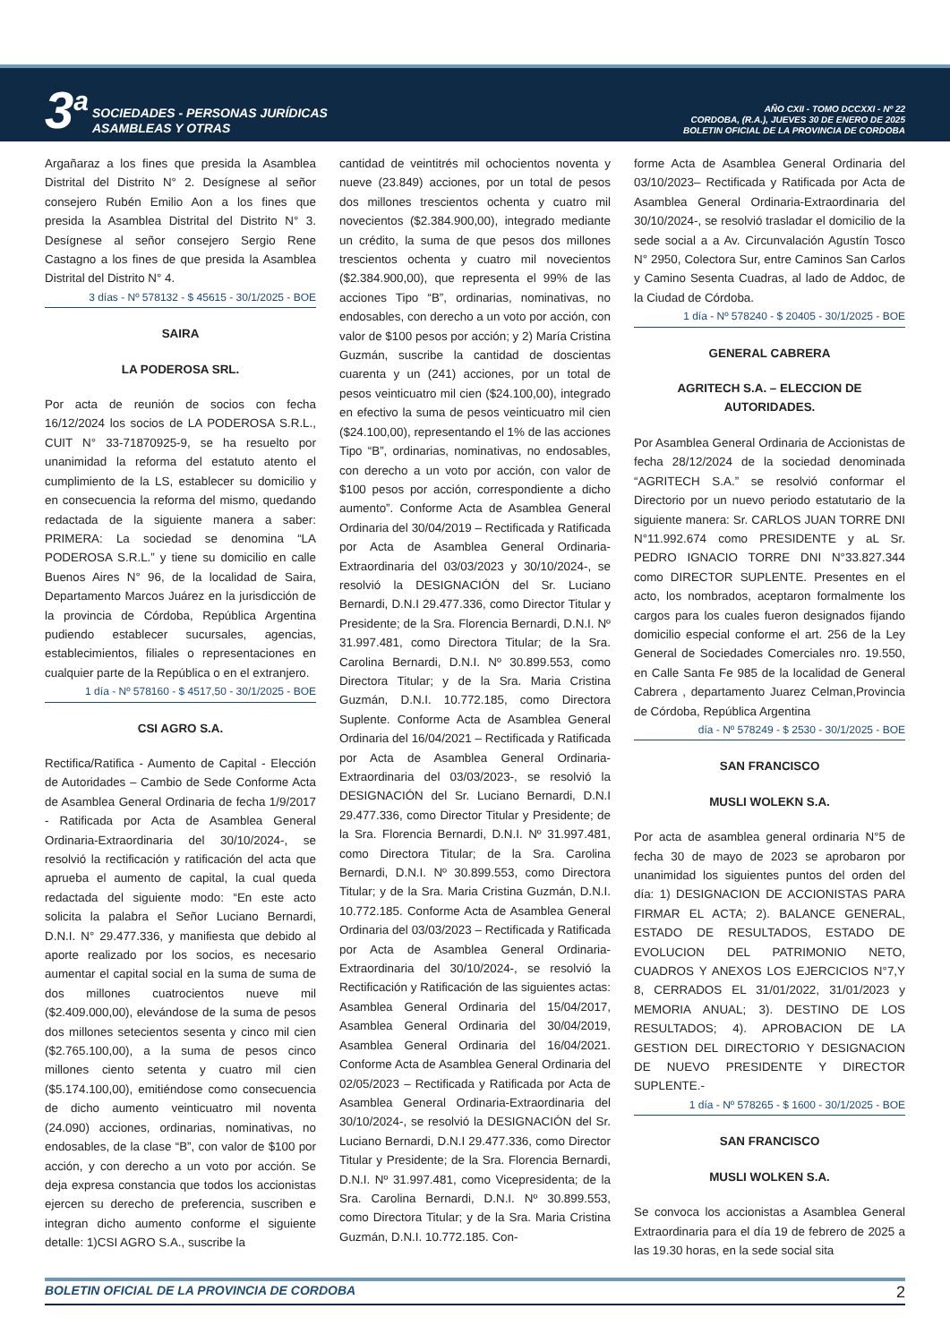3<sup>a</sup>
SOCIEDADES - PERSONAS JURÍDICAS
ASAMBLEAS Y OTRAS
AÑO CXII - TOMO DCCXXI - Nº 22
CORDOBA, (R.A.), JUEVES 30 DE ENERO DE 2025
BOLETIN OFICIAL DE LA PROVINCIA DE CORDOBA
Argañaraz a los fines que presida la Asamblea Distrital del Distrito N° 2. Desígnese al señor consejero Rubén Emilio Aon a los fines que presida la Asamblea Distrital del Distrito N° 3. Desígnese al señor consejero Sergio Rene Castagno a los fines de que presida la Asamblea Distrital del Distrito N° 4.
3 días - Nº 578132 - $ 45615 - 30/1/2025 - BOE
SAIRA
LA PODEROSA SRL.
Por acta de reunión de socios con fecha 16/12/2024 los socios de LA PODEROSA S.R.L., CUIT N° 33-71870925-9, se ha resuelto por unanimidad la reforma del estatuto atento el cumplimiento de la LS, establecer su domicilio y en consecuencia la reforma del mismo, quedando redactada de la siguiente manera a saber: PRIMERA: La sociedad se denomina “LA PODEROSA S.R.L.” y tiene su domicilio en calle Buenos Aires N° 96, de la localidad de Saira, Departamento Marcos Juárez en la jurisdicción de la provincia de Córdoba, República Argentina pudiendo establecer sucursales, agencias, establecimientos, filiales o representaciones en cualquier parte de la República o en el extranjero.
1 día - Nº 578160 - $ 4517,50 - 30/1/2025 - BOE
CSI AGRO S.A.
Rectifica/Ratifica - Aumento de Capital - Elección de Autoridades – Cambio de Sede Conforme Acta de Asamblea General Ordinaria de fecha 1/9/2017 - Ratificada por Acta de Asamblea General Ordinaria-Extraordinaria del 30/10/2024-, se resolvió la rectificación y ratificación del acta que aprueba el aumento de capital, la cual queda redactada del siguiente modo: “En este acto solicita la palabra el Señor Luciano Bernardi, D.N.I. N° 29.477.336, y manifiesta que debido al aporte realizado por los socios, es necesario aumentar el capital social en la suma de suma de dos millones cuatrocientos nueve mil ($2.409.000,00), elevándose de la suma de pesos dos millones setecientos sesenta y cinco mil cien ($2.765.100,00), a la suma de pesos cinco millones ciento setenta y cuatro mil cien ($5.174.100,00), emitiéndose como consecuencia de dicho aumento veinticuatro mil noventa (24.090) acciones, ordinarias, nominativas, no endosables, de la clase “B”, con valor de $100 por acción, y con derecho a un voto por acción. Se deja expresa constancia que todos los accionistas ejercen su derecho de preferencia, suscriben e integran dicho aumento conforme el siguiente detalle: 1)CSI AGRO S.A., suscribe la
cantidad de veintitrés mil ochocientos noventa y nueve (23.849) acciones, por un total de pesos dos millones trescientos ochenta y cuatro mil novecientos ($2.384.900,00), integrado mediante un crédito, la suma de que pesos dos millones trescientos ochenta y cuatro mil novecientos ($2.384.900,00), que representa el 99% de las acciones Tipo “B”, ordinarias, nominativas, no endosables, con derecho a un voto por acción, con valor de $100 pesos por acción; y 2) María Cristina Guzmán, suscribe la cantidad de doscientas cuarenta y un (241) acciones, por un total de pesos veinticuatro mil cien ($24.100,00), integrado en efectivo la suma de pesos veinticuatro mil cien ($24.100,00), representando el 1% de las acciones Tipo “B”, ordinarias, nominativas, no endosables, con derecho a un voto por acción, con valor de $100 pesos por acción, correspondiente a dicho aumento”. Conforme Acta de Asamblea General Ordinaria del 30/04/2019 – Rectificada y Ratificada por Acta de Asamblea General Ordinaria-Extraordinaria del 03/03/2023 y 30/10/2024-, se resolvió la DESIGNACIÓN del Sr. Luciano Bernardi, D.N.I 29.477.336, como Director Titular y Presidente; de la Sra. Florencia Bernardi, D.N.I. Nº 31.997.481, como Directora Titular; de la Sra. Carolina Bernardi, D.N.I. Nº 30.899.553, como Directora Titular; y de la Sra. Maria Cristina Guzmán, D.N.I. 10.772.185, como Directora Suplente. Conforme Acta de Asamblea General Ordinaria del 16/04/2021 – Rectificada y Ratificada por Acta de Asamblea General Ordinaria-Extraordinaria del 03/03/2023-, se resolvió la DESIGNACIÓN del Sr. Luciano Bernardi, D.N.I 29.477.336, como Director Titular y Presidente; de la Sra. Florencia Bernardi, D.N.I. Nº 31.997.481, como Directora Titular; de la Sra. Carolina Bernardi, D.N.I. Nº 30.899.553, como Directora Titular; y de la Sra. Maria Cristina Guzmán, D.N.I. 10.772.185. Conforme Acta de Asamblea General Ordinaria del 03/03/2023 – Rectificada y Ratificada por Acta de Asamblea General Ordinaria-Extraordinaria del 30/10/2024-, se resolvió la Rectificación y Ratificación de las siguientes actas: Asamblea General Ordinaria del 15/04/2017, Asamblea General Ordinaria del 30/04/2019, Asamblea General Ordinaria del 16/04/2021. Conforme Acta de Asamblea General Ordinaria del 02/05/2023 – Rectificada y Ratificada por Acta de Asamblea General Ordinaria-Extraordinaria del 30/10/2024-, se resolvió la DESIGNACIÓN del Sr. Luciano Bernardi, D.N.I 29.477.336, como Director Titular y Presidente; de la Sra. Florencia Bernardi, D.N.I. Nº 31.997.481, como Vicepresidenta; de la Sra. Carolina Bernardi, D.N.I. Nº 30.899.553, como Directora Titular; y de la Sra. Maria Cristina Guzmán, D.N.I. 10.772.185. Con-
forme Acta de Asamblea General Ordinaria del 03/10/2023– Rectificada y Ratificada por Acta de Asamblea General Ordinaria-Extraordinaria del 30/10/2024-, se resolvió trasladar el domicilio de la sede social a a Av. Circunvalación Agustín Tosco N° 2950, Colectora Sur, entre Caminos San Carlos y Camino Sesenta Cuadras, al lado de Addoc, de la Ciudad de Córdoba.
1 día - Nº 578240 - $ 20405 - 30/1/2025 - BOE
GENERAL CABRERA
AGRITECH S.A. – ELECCION DE AUTORIDADES.
Por Asamblea General Ordinaria de Accionistas de fecha 28/12/2024 de la sociedad denominada “AGRITECH S.A.” se resolvió conformar el Directorio por un nuevo periodo estatutario de la siguiente manera: Sr. CARLOS JUAN TORRE DNI N°11.992.674 como PRESIDENTE y aL Sr. PEDRO IGNACIO TORRE DNI N°33.827.344 como DIRECTOR SUPLENTE. Presentes en el acto, los nombrados, aceptaron formalmente los cargos para los cuales fueron designados fijando domicilio especial conforme el art. 256 de la Ley General de Sociedades Comerciales nro. 19.550, en Calle Santa Fe 985 de la localidad de General Cabrera , departamento Juarez Celman,Provincia de Córdoba, República Argentina
día - Nº 578249 - $ 2530 - 30/1/2025 - BOE
SAN FRANCISCO
MUSLI WOLEKN S.A.
Por acta de asamblea general ordinaria N°5 de fecha 30 de mayo de 2023 se aprobaron por unanimidad los siguientes puntos del orden del día: 1) DESIGNACION DE ACCIONISTAS PARA FIRMAR EL ACTA; 2). BALANCE GENERAL, ESTADO DE RESULTADOS, ESTADO DE EVOLUCION DEL PATRIMONIO NETO, CUADROS Y ANEXOS LOS EJERCICIOS N°7,Y 8, CERRADOS EL 31/01/2022, 31/01/2023 y MEMORIA ANUAL; 3). DESTINO DE LOS RESULTADOS; 4). APROBACION DE LA GESTION DEL DIRECTORIO Y DESIGNACION DE NUEVO PRESIDENTE Y DIRECTOR SUPLENTE.-
1 día - Nº 578265 - $ 1600 - 30/1/2025 - BOE
SAN FRANCISCO
MUSLI WOLKEN S.A.
Se convoca los accionistas a Asamblea General Extraordinaria para el día 19 de febrero de 2025 a las 19.30 horas, en la sede social sita
BOLETIN OFICIAL DE LA PROVINCIA DE CORDOBA 2